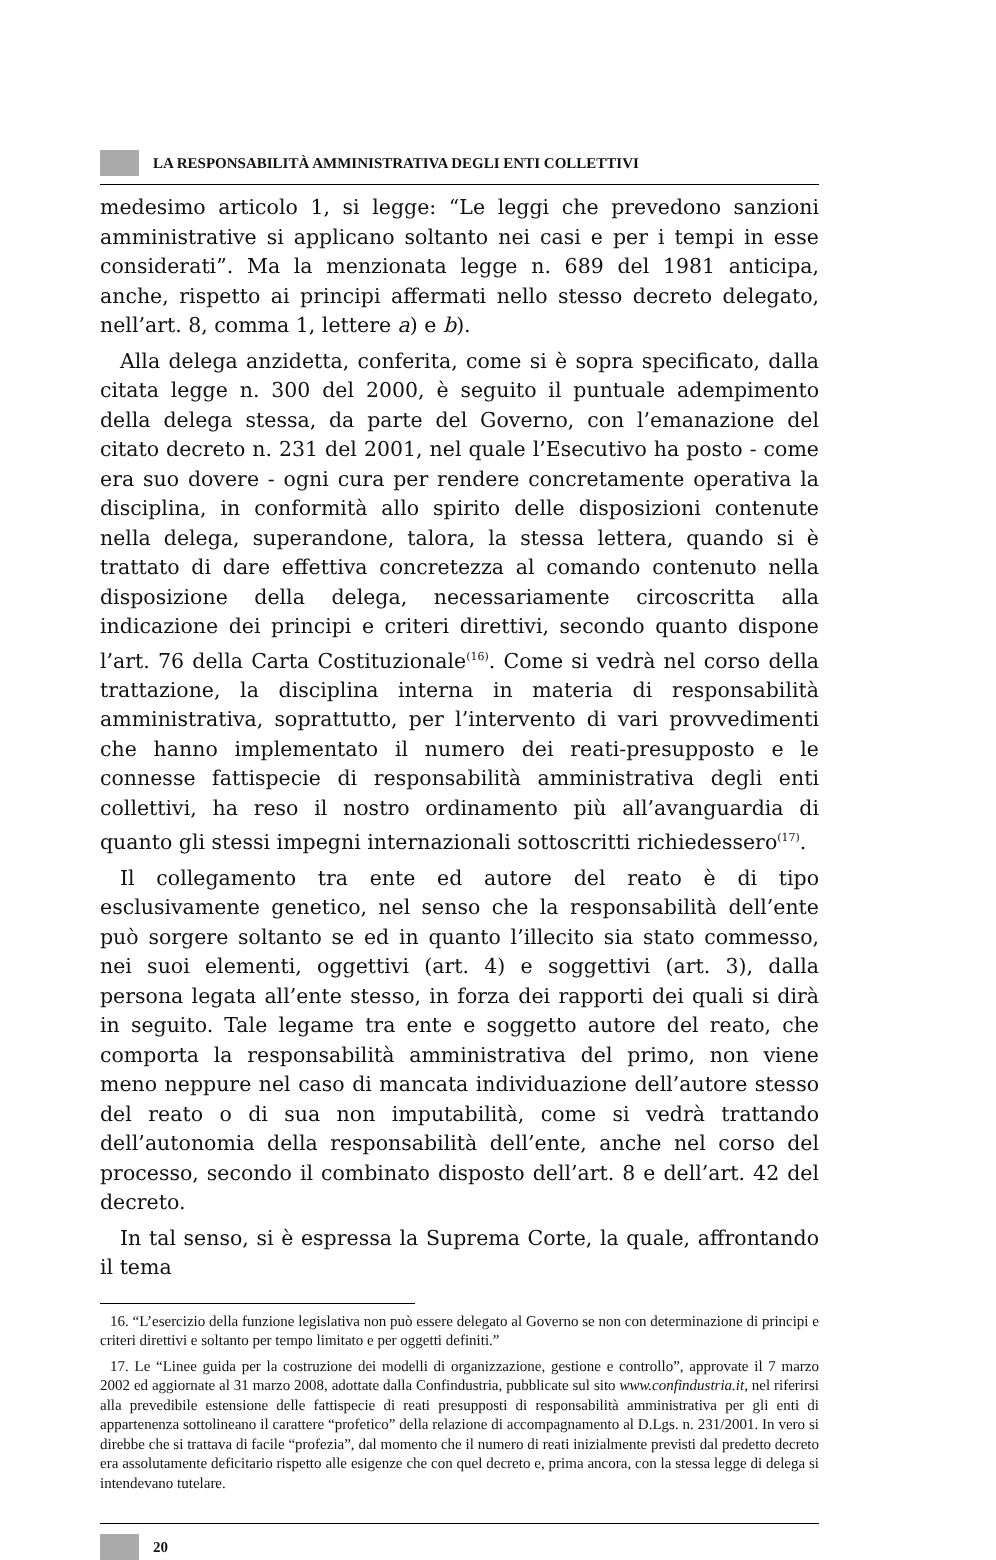LA RESPONSABILITÀ AMMINISTRATIVA DEGLI ENTI COLLETTIVI
medesimo articolo 1, si legge: “Le leggi che prevedono sanzioni amministrative si applicano soltanto nei casi e per i tempi in esse considerati”. Ma la menzionata legge n. 689 del 1981 anticipa, anche, rispetto ai principi affermati nello stesso decreto delegato, nell’art. 8, comma 1, lettere a) e b).
Alla delega anzidetta, conferita, come si è sopra specificato, dalla citata legge n. 300 del 2000, è seguito il puntuale adempimento della delega stessa, da parte del Governo, con l’emanazione del citato decreto n. 231 del 2001, nel quale l’Esecutivo ha posto - come era suo dovere - ogni cura per rendere concretamente operativa la disciplina, in conformità allo spirito delle disposizioni contenute nella delega, superandone, talora, la stessa lettera, quando si è trattato di dare effettiva concretezza al comando contenuto nella disposizione della delega, necessariamente circoscritta alla indicazione dei principi e criteri direttivi, secondo quanto dispone l’art. 76 della Carta Costituzionale<sup>(16)</sup>. Come si vedrà nel corso della trattazione, la disciplina interna in materia di responsabilità amministrativa, soprattutto, per l’intervento di vari provvedimenti che hanno implementato il numero dei reati-presupposto e le connesse fattispecie di responsabilità amministrativa degli enti collettivi, ha reso il nostro ordinamento più all’avanguardia di quanto gli stessi impegni internazionali sottoscritti richiedessero<sup>(17)</sup>.
Il collegamento tra ente ed autore del reato è di tipo esclusivamente genetico, nel senso che la responsabilità dell’ente può sorgere soltanto se ed in quanto l’illecito sia stato commesso, nei suoi elementi, oggettivi (art. 4) e soggettivi (art. 3), dalla persona legata all’ente stesso, in forza dei rapporti dei quali si dirà in seguito. Tale legame tra ente e soggetto autore del reato, che comporta la responsabilità amministrativa del primo, non viene meno neppure nel caso di mancata individuazione dell’autore stesso del reato o di sua non imputabilità, come si vedrà trattando dell’autonomia della responsabilità dell’ente, anche nel corso del processo, secondo il combinato disposto dell’art. 8 e dell’art. 42 del decreto.
In tal senso, si è espressa la Suprema Corte, la quale, affrontando il tema
16. “L’esercizio della funzione legislativa non può essere delegato al Governo se non con determinazione di principi e criteri direttivi e soltanto per tempo limitato e per oggetti definiti.”
17. Le “Linee guida per la costruzione dei modelli di organizzazione, gestione e controllo”, approvate il 7 marzo 2002 ed aggiornate al 31 marzo 2008, adottate dalla Confindustria, pubblicate sul sito www.confindustria.it, nel riferirsi alla prevedibile estensione delle fattispecie di reati presupposti di responsabilità amministrativa per gli enti di appartenenza sottolineano il carattere “profetico” della relazione di accompagnamento al D.Lgs. n. 231/2001. In vero si direbbe che si trattava di facile “profezia”, dal momento che il numero di reati inizialmente previsti dal predetto decreto era assolutamente deficitario rispetto alle esigenze che con quel decreto e, prima ancora, con la stessa legge di delega si intendevano tutelare.
20